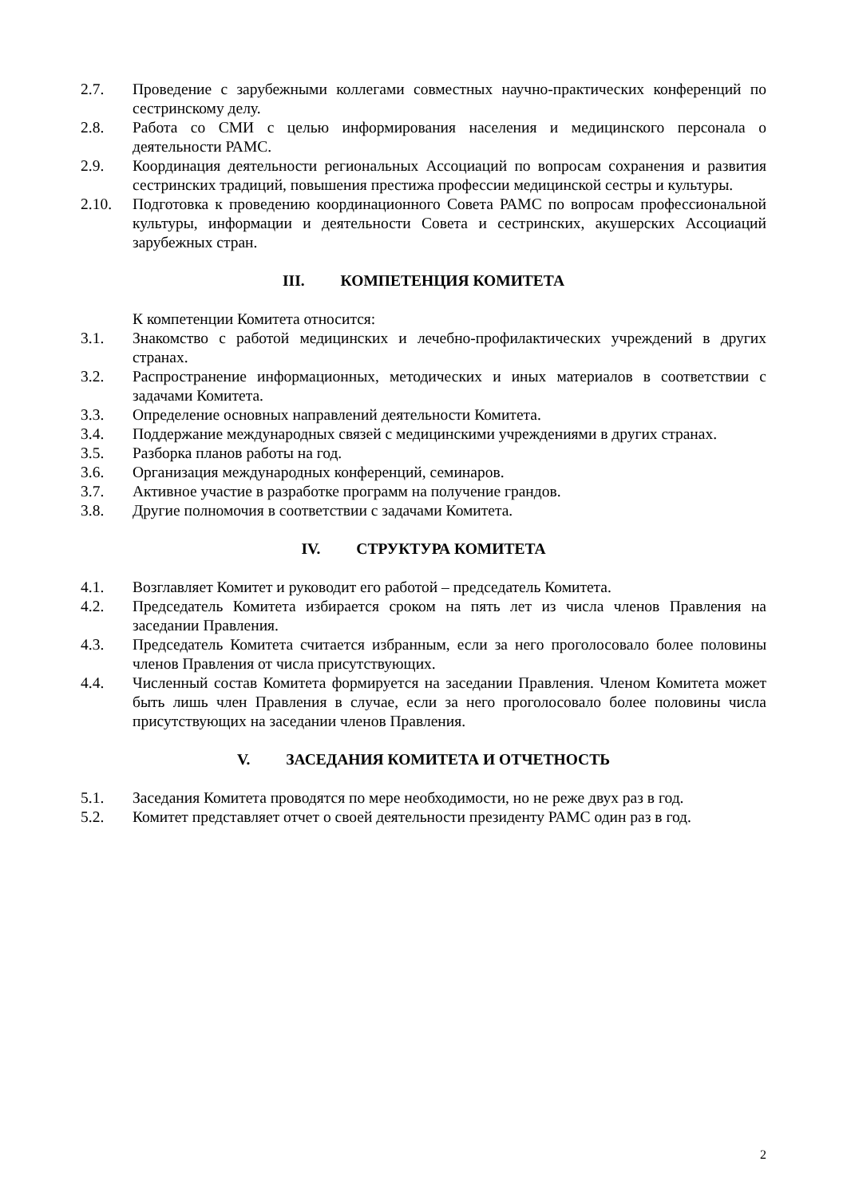2.7. Проведение с зарубежными коллегами совместных научно-практических конференций по сестринскому делу.
2.8. Работа со СМИ с целью информирования населения и медицинского персонала о деятельности РАМС.
2.9. Координация деятельности региональных Ассоциаций по вопросам сохранения и развития сестринских традиций, повышения престижа профессии медицинской сестры и культуры.
2.10. Подготовка к проведению координационного Совета РАМС по вопросам профессиональной культуры, информации и деятельности Совета и сестринских, акушерских Ассоциаций зарубежных стран.
III. КОМПЕТЕНЦИЯ КОМИТЕТА
К компетенции Комитета относится:
3.1. Знакомство с работой медицинских и лечебно-профилактических учреждений в других странах.
3.2. Распространение информационных, методических и иных материалов в соответствии с задачами Комитета.
3.3. Определение основных направлений деятельности Комитета.
3.4. Поддержание международных связей с медицинскими учреждениями в других странах.
3.5. Разборка планов работы на год.
3.6. Организация международных конференций, семинаров.
3.7. Активное участие в разработке программ на получение грандов.
3.8. Другие полномочия в соответствии с задачами Комитета.
IV. СТРУКТУРА КОМИТЕТА
4.1. Возглавляет Комитет и руководит его работой – председатель Комитета.
4.2. Председатель Комитета избирается сроком на пять лет из числа членов Правления на заседании Правления.
4.3. Председатель Комитета считается избранным, если за него проголосовало более половины членов Правления от числа присутствующих.
4.4. Численный состав Комитета формируется на заседании Правления. Членом Комитета может быть лишь член Правления в случае, если за него проголосовало более половины числа присутствующих на заседании членов Правления.
V. ЗАСЕДАНИЯ КОМИТЕТА И ОТЧЕТНОСТЬ
5.1. Заседания Комитета проводятся по мере необходимости, но не реже двух раз в год.
5.2. Комитет представляет отчет о своей деятельности президенту РАМС один раз в год.
2